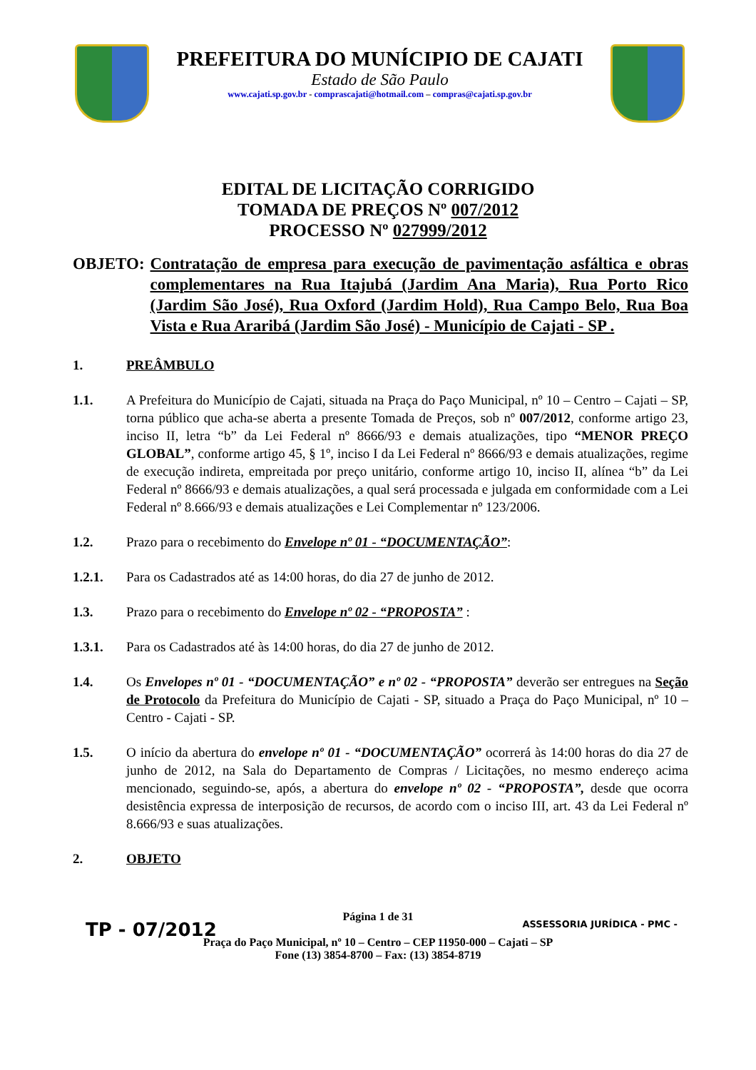PREFEITURA DO MUNÍCIPIO DE CAJATI
Estado de São Paulo
www.cajati.sp.gov.br - comprascajati@hotmail.com – compras@cajati.sp.gov.br
EDITAL DE LICITAÇÃO CORRIGIDO
TOMADA DE PREÇOS Nº 007/2012
PROCESSO Nº 027999/2012
OBJETO: Contratação de empresa para execução de pavimentação asfáltica e obras complementares na Rua Itajubá (Jardim Ana Maria), Rua Porto Rico (Jardim São José), Rua Oxford (Jardim Hold), Rua Campo Belo, Rua Boa Vista e Rua Araribá (Jardim São José) - Município de Cajati - SP .
1. PREÂMBULO
1.1. A Prefeitura do Município de Cajati, situada na Praça do Paço Municipal, nº 10 – Centro – Cajati – SP, torna público que acha-se aberta a presente Tomada de Preços, sob nº 007/2012, conforme artigo 23, inciso II, letra “b” da Lei Federal nº 8666/93 e demais atualizações, tipo “MENOR PREÇO GLOBAL”, conforme artigo 45, § 1º, inciso I da Lei Federal nº 8666/93 e demais atualizações, regime de execução indireta, empreitada por preço unitário, conforme artigo 10, inciso II, alínea “b” da Lei Federal nº 8666/93 e demais atualizações, a qual será processada e julgada em conformidade com a Lei Federal nº 8.666/93 e demais atualizações e Lei Complementar nº 123/2006.
1.2. Prazo para o recebimento do Envelope nº 01 - “DOCUMENTAÇÃO”:
1.2.1. Para os Cadastrados até as 14:00 horas, do dia 27 de junho de 2012.
1.3. Prazo para o recebimento do Envelope nº 02 - “PROPOSTA” :
1.3.1. Para os Cadastrados até às 14:00 horas, do dia 27 de junho de 2012.
1.4. Os Envelopes nº 01 - “DOCUMENTAÇÃO” e nº 02 - “PROPOSTA” deverão ser entregues na Seção de Protocolo da Prefeitura do Município de Cajati - SP, situado a Praça do Paço Municipal, nº 10 – Centro - Cajati - SP.
1.5. O início da abertura do envelope nº 01 - “DOCUMENTAÇÃO” ocorrerá às 14:00 horas do dia 27 de junho de 2012, na Sala do Departamento de Compras / Licitações, no mesmo endereço acima mencionado, seguindo-se, após, a abertura do envelope nº 02 - “PROPOSTA”, desde que ocorra desistência expressa de interposição de recursos, de acordo com o inciso III, art. 43 da Lei Federal nº 8.666/93 e suas atualizações.
2. OBJETO
Página 1 de 31
Praça do Paço Municipal, nº 10 – Centro – CEP 11950-000 – Cajati – SP
Fone (13) 3854-8700 – Fax: (13) 3854-8719
TP - 07/2012 ASSESSORIA JURÍDICA - PMC -